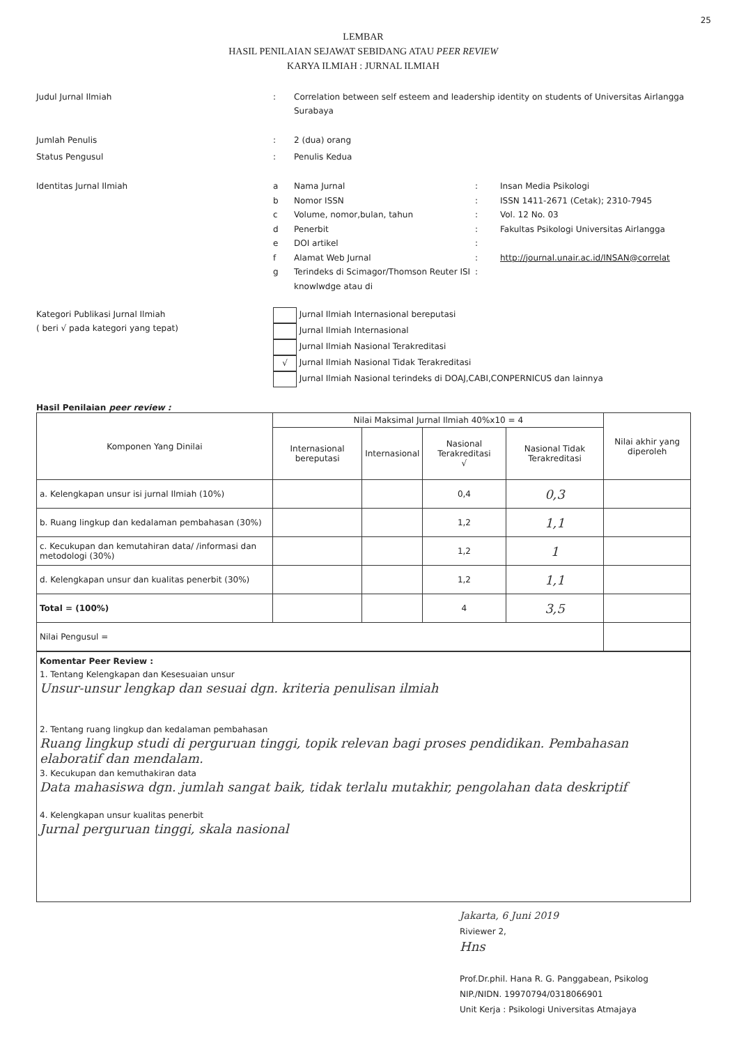25
LEMBAR
HASIL PENILAIAN SEJAWAT SEBIDANG ATAU PEER REVIEW
KARYA ILMIAH : JURNAL ILMIAH
Judul Jurnal Ilmiah : Correlation between self esteem and leadership identity on students of Universitas Airlangga Surabaya
Jumlah Penulis : 2 (dua) orang
Status Pengusul : Penulis Kedua
Identitas Jurnal Ilmiah
a Nama Jurnal : Insan Media Psikologi
b Nomor ISSN : ISSN 1411-2671 (Cetak); 2310-7945
c Volume, nomor,bulan, tahun : Vol. 12 No. 03
d Penerbit : Fakultas Psikologi Universitas Airlangga
e DOI artikel :
f Alamat Web Jurnal : http://journal.unair.ac.id/INSAN@correlat
g Terindeks di Scimagor/Thomson Reuter ISI knowlwdge atau di
:
Kategori Publikasi Jurnal Ilmiah
( beri √ pada kategori yang tepat)
Jurnal Ilmiah Internasional bereputasi
Jurnal Ilmiah Internasional
Jurnal Ilmiah Nasional Terakreditasi
√
Jurnal Ilmiah Nasional Tidak Terakreditasi
Jurnal Ilmiah Nasional terindeks di DOAJ,CABI,CONPERNICUS dan lainnya
Hasil Penilaian peer review :
| Komponen Yang Dinilai | Nilai Maksimal Jurnal Ilmiah 40%x10 = 4 | | | | Nilai akhir yang diperoleh |
| --- | --- | --- | --- | --- | --- |
| | Internasional bereputasi | Internasional | Nasional Terakreditasi √ | Nasional Tidak Terakreditasi | |
| a. Kelengkapan unsur isi jurnal Ilmiah (10%) | | | 0,4 | 0,3 | |
| b. Ruang lingkup dan kedalaman pembahasan (30%) | | | 1,2 | 1,1 | |
| c. Kecukupan dan kemutahiran data/ /informasi dan metodologi (30%) | | | 1,2 | 1 | |
| d. Kelengkapan unsur dan kualitas penerbit (30%) | | | 1,2 | 1,1 | |
| Total = (100%) | | | 4 | 3,5 | |
| Nilai Pengusul = | | | | | |
Komentar Peer Review :
1. Tentang Kelengkapan dan Kesesuaian unsur
Unsur-unsur lengkap dan sesuai dgn. kriteria penulisan ilmiah
2. Tentang ruang lingkup dan kedalaman pembahasan
Ruang lingkup studi di perguruan tinggi, topik relevan bagi proses pendidikan. Pembahasan elaboratif dan mendalam.
3. Kecukupan dan kemuthakiran data
Data mahasiswa dgn. jumlah sangat baik, tidak terlalu mutakhir, pengolahan data deskriptif
4. Kelengkapan unsur kualitas penerbit
Jurnal perguruan tinggi, skala nasional
Jakarta, 6 Juni 2019
Riviewer 2,
Hns
Prof.Dr.phil. Hana R. G. Panggabean, Psikolog
NIP./NIDN. 19970794/0318066901
Unit Kerja : Psikologi Universitas Atmajaya